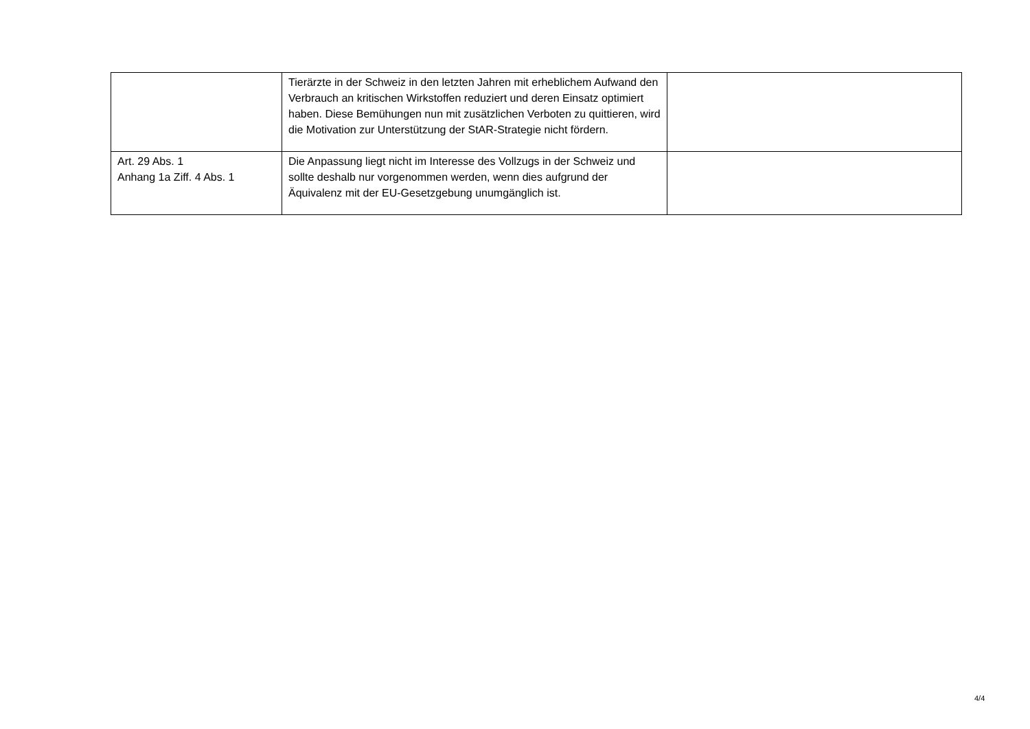| | Tierärzte in der Schweiz in den letzten Jahren mit erheblichem Aufwand den Verbrauch an kritischen Wirkstoffen reduziert und deren Einsatz optimiert haben. Diese Bemühungen nun mit zusätzlichen Verboten zu quittieren, wird die Motivation zur Unterstützung der StAR-Strategie nicht fördern. | |
| Art. 29 Abs. 1 Anhang 1a Ziff. 4 Abs. 1 | Die Anpassung liegt nicht im Interesse des Vollzugs in der Schweiz und sollte deshalb nur vorgenommen werden, wenn dies aufgrund der Äquivalenz mit der EU-Gesetzgebung unumgänglich ist. | |
4/4